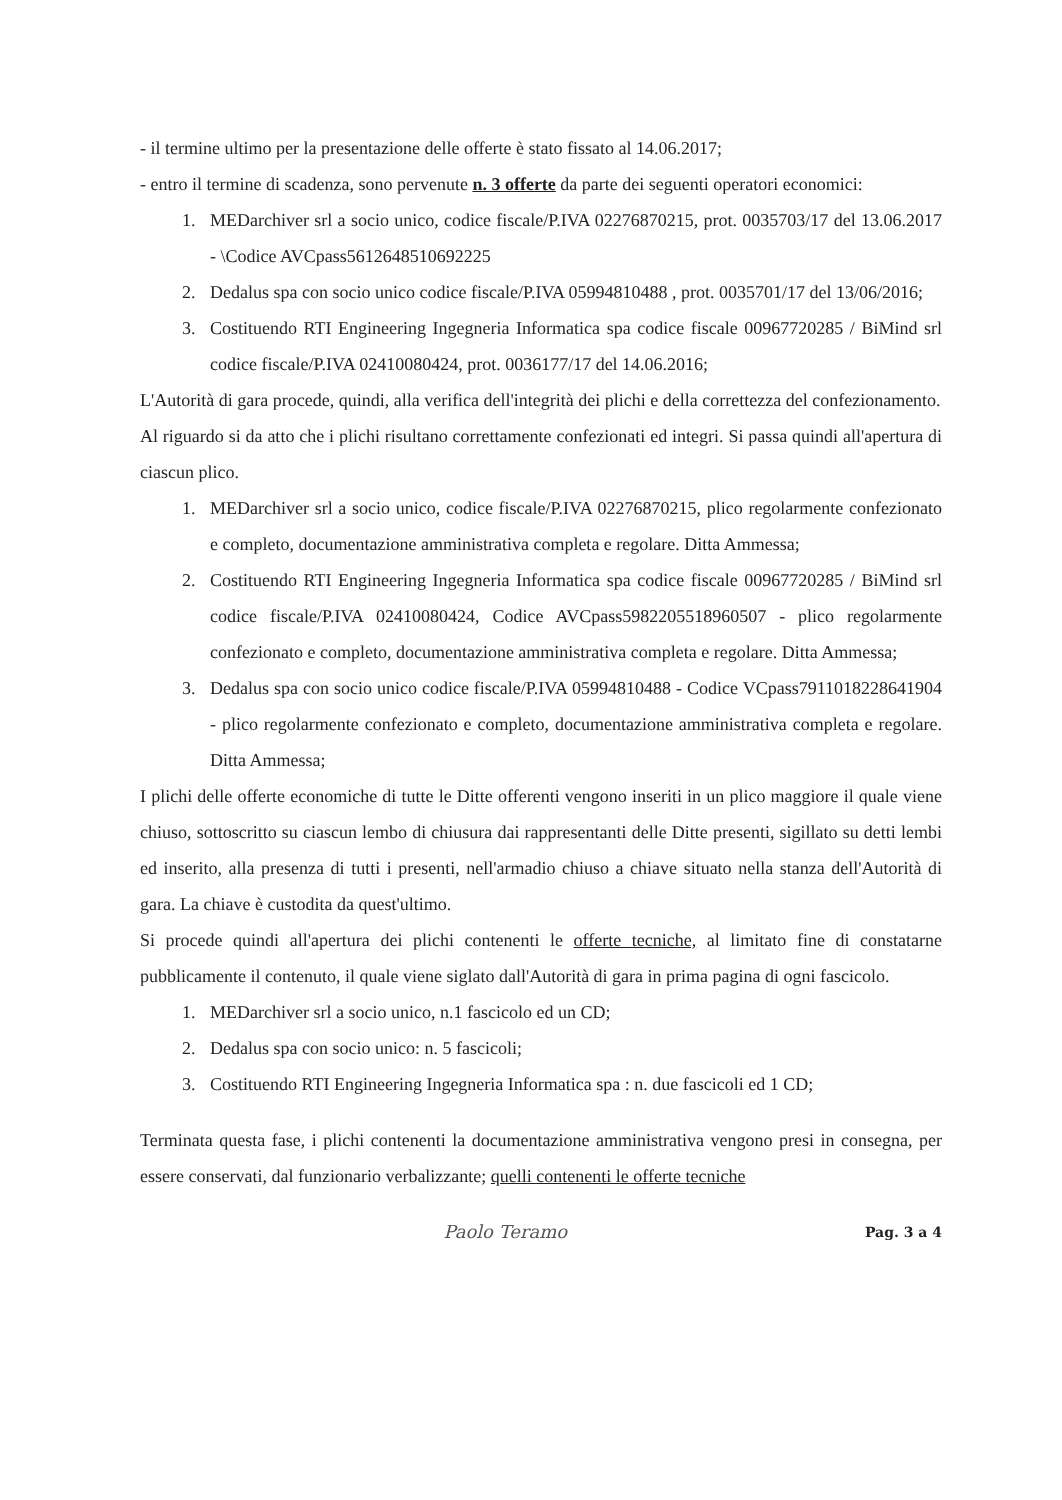- il termine ultimo per la presentazione delle offerte è stato fissato al 14.06.2017;
- entro il termine di scadenza, sono pervenute n. 3 offerte da parte dei seguenti operatori economici:
1. MEDarchiver srl a socio unico, codice fiscale/P.IVA 02276870215, prot. 0035703/17 del 13.06.2017 - \Codice AVCpass5612648510692225
2. Dedalus spa con socio unico codice fiscale/P.IVA 05994810488 , prot. 0035701/17 del 13/06/2016;
3. Costituendo RTI Engineering Ingegneria Informatica spa codice fiscale 00967720285 / BiMind srl codice fiscale/P.IVA 02410080424, prot. 0036177/17 del 14.06.2016;
L'Autorità di gara procede, quindi, alla verifica dell'integrità dei plichi e della correttezza del confezionamento.
Al riguardo si da atto che i plichi risultano correttamente confezionati ed integri. Si passa quindi all'apertura di ciascun plico.
1. MEDarchiver srl a socio unico, codice fiscale/P.IVA 02276870215, plico regolarmente confezionato e completo, documentazione amministrativa completa e regolare. Ditta Ammessa;
2. Costituendo RTI Engineering Ingegneria Informatica spa codice fiscale 00967720285 / BiMind srl codice fiscale/P.IVA 02410080424, Codice AVCpass5982205518960507 - plico regolarmente confezionato e completo, documentazione amministrativa completa e regolare. Ditta Ammessa;
3. Dedalus spa con socio unico codice fiscale/P.IVA 05994810488 - Codice VCpass7911018228641904 - plico regolarmente confezionato e completo, documentazione amministrativa completa e regolare. Ditta Ammessa;
I plichi delle offerte economiche di tutte le Ditte offerenti vengono inseriti in un plico maggiore il quale viene chiuso, sottoscritto su ciascun lembo di chiusura dai rappresentanti delle Ditte presenti, sigillato su detti lembi ed inserito, alla presenza di tutti i presenti, nell'armadio chiuso a chiave situato nella stanza dell'Autorità di gara. La chiave è custodita da quest'ultimo.
Si procede quindi all'apertura dei plichi contenenti le offerte tecniche, al limitato fine di constatarne pubblicamente il contenuto, il quale viene siglato dall'Autorità di gara in prima pagina di ogni fascicolo.
1. MEDarchiver srl a socio unico, n.1 fascicolo ed un CD;
2. Dedalus spa con socio unico: n. 5 fascicoli;
3. Costituendo RTI Engineering Ingegneria Informatica spa : n. due fascicoli ed 1 CD;
Terminata questa fase, i plichi contenenti la documentazione amministrativa vengono presi in consegna, per essere conservati, dal funzionario verbalizzante; quelli contenenti le offerte tecniche
Paolo Teramo Pag. 3 a 4